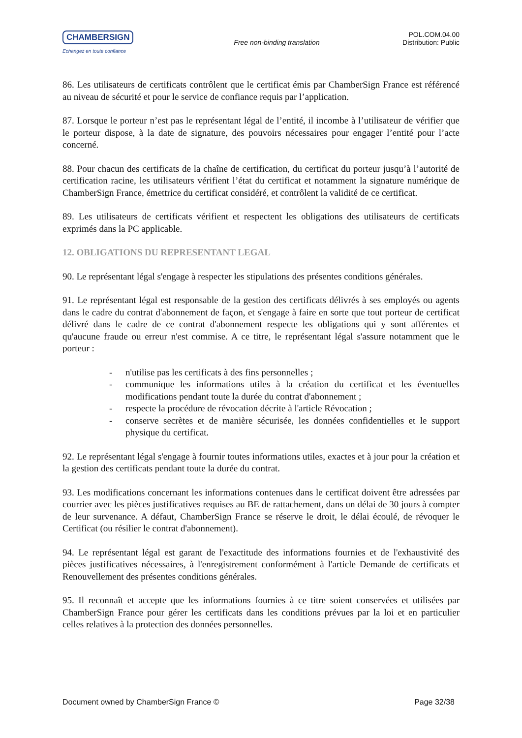CHAMBERSIGN
Echangez en toute confiance
Free non-binding translation
POL.COM.04.00
Distribution: Public
86. Les utilisateurs de certificats contrôlent que le certificat émis par ChamberSign France est référencé au niveau de sécurité et pour le service de confiance requis par l’application.
87. Lorsque le porteur n’est pas le représentant légal de l’entité, il incombe à l’utilisateur de vérifier que le porteur dispose, à la date de signature, des pouvoirs nécessaires pour engager l’entité pour l’acte concerné.
88. Pour chacun des certificats de la chaîne de certification, du certificat du porteur jusqu’à l’autorité de certification racine, les utilisateurs vérifient l’état du certificat et notamment la signature numérique de ChamberSign France, émettrice du certificat considéré, et contrôlent la validité de ce certificat.
89. Les utilisateurs de certificats vérifient et respectent les obligations des utilisateurs de certificats exprimés dans la PC applicable.
12. OBLIGATIONS DU REPRESENTANT LEGAL
90. Le représentant légal s'engage à respecter les stipulations des présentes conditions générales.
91. Le représentant légal est responsable de la gestion des certificats délivrés à ses employés ou agents dans le cadre du contrat d'abonnement de façon, et s'engage à faire en sorte que tout porteur de certificat délivré dans le cadre de ce contrat d'abonnement respecte les obligations qui y sont afférentes et qu'aucune fraude ou erreur n'est commise. A ce titre, le représentant légal s'assure notamment que le porteur :
- n'utilise pas les certificats à des fins personnelles ;
- communique les informations utiles à la création du certificat et les éventuelles modifications pendant toute la durée du contrat d'abonnement ;
- respecte la procédure de révocation décrite à l'article Révocation ;
- conserve secrètes et de manière sécurisée, les données confidentielles et le support physique du certificat.
92. Le représentant légal s'engage à fournir toutes informations utiles, exactes et à jour pour la création et la gestion des certificats pendant toute la durée du contrat.
93. Les modifications concernant les informations contenues dans le certificat doivent être adressées par courrier avec les pièces justificatives requises au BE de rattachement, dans un délai de 30 jours à compter de leur survenance. A défaut, ChamberSign France se réserve le droit, le délai écoulé, de révoquer le Certificat (ou résilier le contrat d'abonnement).
94. Le représentant légal est garant de l'exactitude des informations fournies et de l'exhaustivité des pièces justificatives nécessaires, à l'enregistrement conformément à l'article Demande de certificats et Renouvellement des présentes conditions générales.
95. Il reconnaît et accepte que les informations fournies à ce titre soient conservées et utilisées par ChamberSign France pour gérer les certificats dans les conditions prévues par la loi et en particulier celles relatives à la protection des données personnelles.
Document owned by ChamberSign France © Page 32/38